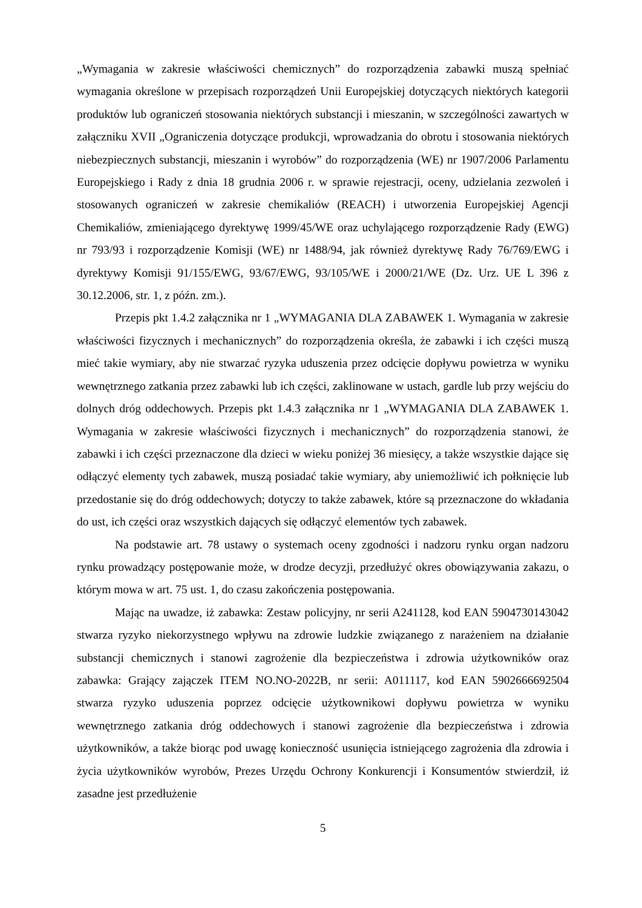„Wymagania w zakresie właściwości chemicznych” do rozporządzenia zabawki muszą spełniać wymagania określone w przepisach rozporządzeń Unii Europejskiej dotyczących niektórych kategorii produktów lub ograniczeń stosowania niektórych substancji i mieszanin, w szczególności zawartych w załączniku XVII „Ograniczenia dotyczące produkcji, wprowadzania do obrotu i stosowania niektórych niebezpiecznych substancji, mieszanin i wyrobów” do rozporządzenia (WE) nr 1907/2006 Parlamentu Europejskiego i Rady z dnia 18 grudnia 2006 r. w sprawie rejestracji, oceny, udzielania zezwoleń i stosowanych ograniczeń w zakresie chemikaliów (REACH) i utworzenia Europejskiej Agencji Chemikaliów, zmieniającego dyrektywę 1999/45/WE oraz uchylającego rozporządzenie Rady (EWG) nr 793/93 i rozporządzenie Komisji (WE) nr 1488/94, jak również dyrektywę Rady 76/769/EWG i dyrektywy Komisji 91/155/EWG, 93/67/EWG, 93/105/WE i 2000/21/WE (Dz. Urz. UE L 396 z 30.12.2006, str. 1, z późn. zm.).
Przepis pkt 1.4.2 załącznika nr 1 „WYMAGANIA DLA ZABAWEK 1. Wymagania w zakresie właściwości fizycznych i mechanicznych” do rozporządzenia określa, że zabawki i ich części muszą mieć takie wymiary, aby nie stwarzać ryzyka uduszenia przez odcięcie dopływu powietrza w wyniku wewnętrznego zatkania przez zabawki lub ich części, zaklinowane w ustach, gardle lub przy wejściu do dolnych dróg oddechowych. Przepis pkt 1.4.3 załącznika nr 1 „WYMAGANIA DLA ZABAWEK 1. Wymagania w zakresie właściwości fizycznych i mechanicznych” do rozporządzenia stanowi, że zabawki i ich części przeznaczone dla dzieci w wieku poniżej 36 miesięcy, a także wszystkie dające się odłączyć elementy tych zabawek, muszą posiadać takie wymiary, aby uniemożliwić ich połknięcie lub przedostanie się do dróg oddechowych; dotyczy to także zabawek, które są przeznaczone do wkładania do ust, ich części oraz wszystkich dających się odłączyć elementów tych zabawek.
Na podstawie art. 78 ustawy o systemach oceny zgodności i nadzoru rynku organ nadzoru rynku prowadzący postępowanie może, w drodze decyzji, przedłużyć okres obowiązywania zakazu, o którym mowa w art. 75 ust. 1, do czasu zakończenia postępowania.
Mając na uwadze, iż zabawka: Zestaw policyjny, nr serii A241128, kod EAN 5904730143042 stwarza ryzyko niekorzystnego wpływu na zdrowie ludzkie związanego z narażeniem na działanie substancji chemicznych i stanowi zagrożenie dla bezpieczeństwa i zdrowia użytkowników oraz zabawka: Grający zajączek ITEM NO.NO-2022B, nr serii: A011117, kod EAN 5902666692504 stwarza ryzyko uduszenia poprzez odcięcie użytkownikowi dopływu powietrza w wyniku wewnętrznego zatkania dróg oddechowych i stanowi zagrożenie dla bezpieczeństwa i zdrowia użytkowników, a także biorąc pod uwagę konieczność usunięcia istniejącego zagrożenia dla zdrowia i życia użytkowników wyrobów, Prezes Urzędu Ochrony Konkurencji i Konsumentów stwierdził, iż zasadne jest przedłużenie
5